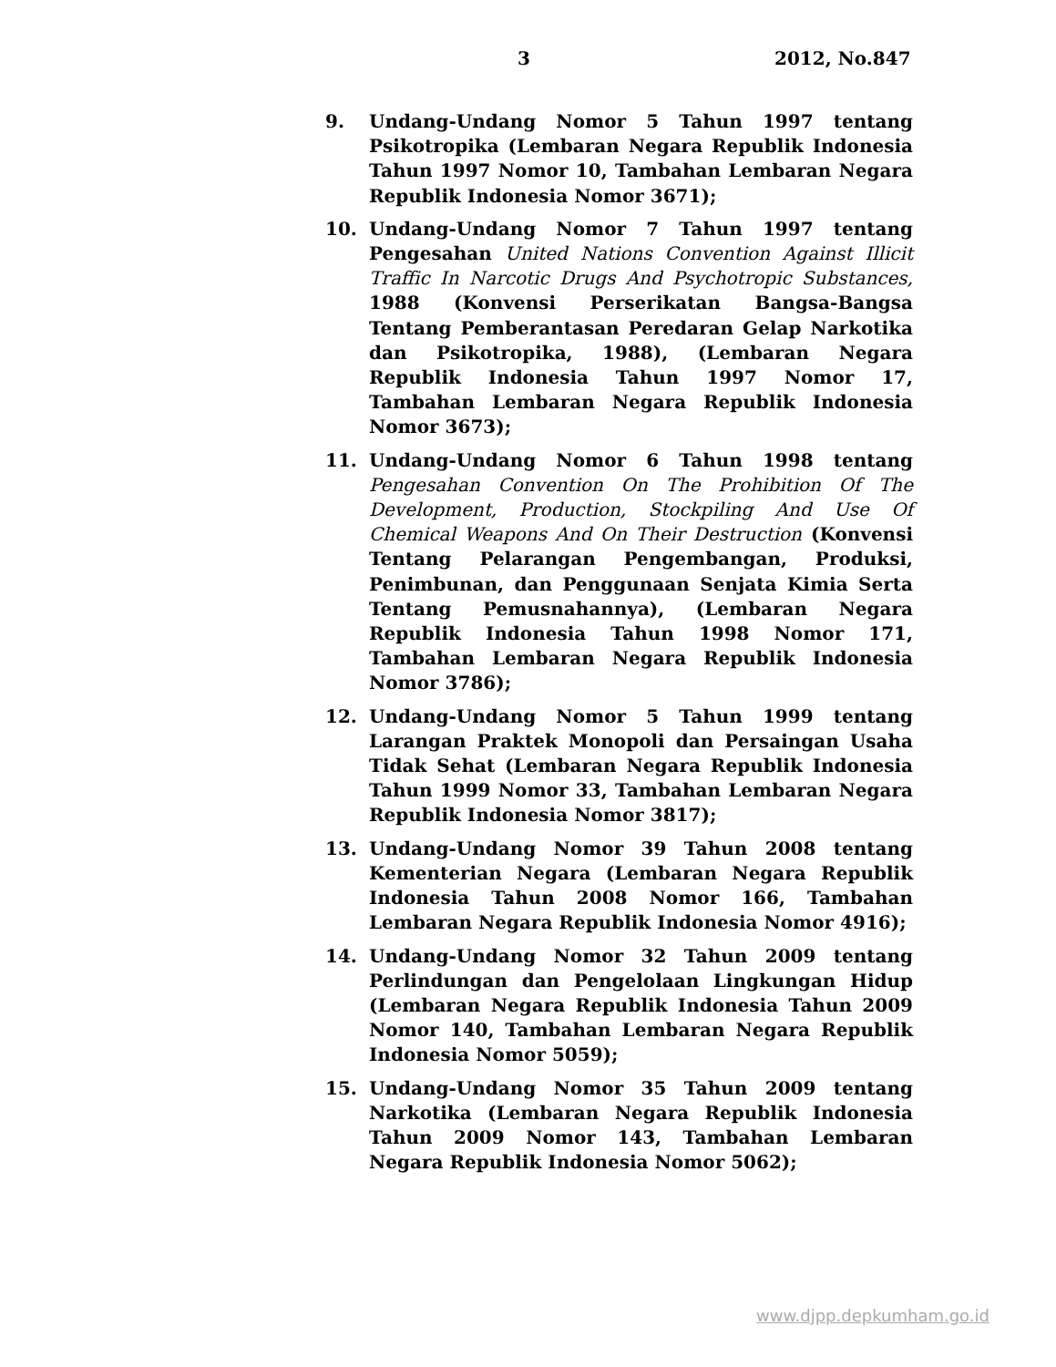3 2012, No.847
9. Undang-Undang Nomor 5 Tahun 1997 tentang Psikotropika (Lembaran Negara Republik Indonesia Tahun 1997 Nomor 10, Tambahan Lembaran Negara Republik Indonesia Nomor 3671);
10. Undang-Undang Nomor 7 Tahun 1997 tentang Pengesahan United Nations Convention Against Illicit Traffic In Narcotic Drugs And Psychotropic Substances, 1988 (Konvensi Perserikatan Bangsa-Bangsa Tentang Pemberantasan Peredaran Gelap Narkotika dan Psikotropika, 1988), (Lembaran Negara Republik Indonesia Tahun 1997 Nomor 17, Tambahan Lembaran Negara Republik Indonesia Nomor 3673);
11. Undang-Undang Nomor 6 Tahun 1998 tentang Pengesahan Convention On The Prohibition Of The Development, Production, Stockpiling And Use Of Chemical Weapons And On Their Destruction (Konvensi Tentang Pelarangan Pengembangan, Produksi, Penimbunan, dan Penggunaan Senjata Kimia Serta Tentang Pemusnahannya), (Lembaran Negara Republik Indonesia Tahun 1998 Nomor 171, Tambahan Lembaran Negara Republik Indonesia Nomor 3786);
12. Undang-Undang Nomor 5 Tahun 1999 tentang Larangan Praktek Monopoli dan Persaingan Usaha Tidak Sehat (Lembaran Negara Republik Indonesia Tahun 1999 Nomor 33, Tambahan Lembaran Negara Republik Indonesia Nomor 3817);
13. Undang-Undang Nomor 39 Tahun 2008 tentang Kementerian Negara (Lembaran Negara Republik Indonesia Tahun 2008 Nomor 166, Tambahan Lembaran Negara Republik Indonesia Nomor 4916);
14. Undang-Undang Nomor 32 Tahun 2009 tentang Perlindungan dan Pengelolaan Lingkungan Hidup (Lembaran Negara Republik Indonesia Tahun 2009 Nomor 140, Tambahan Lembaran Negara Republik Indonesia Nomor 5059);
15. Undang-Undang Nomor 35 Tahun 2009 tentang Narkotika (Lembaran Negara Republik Indonesia Tahun 2009 Nomor 143, Tambahan Lembaran Negara Republik Indonesia Nomor 5062);
www.djpp.depkumham.go.id